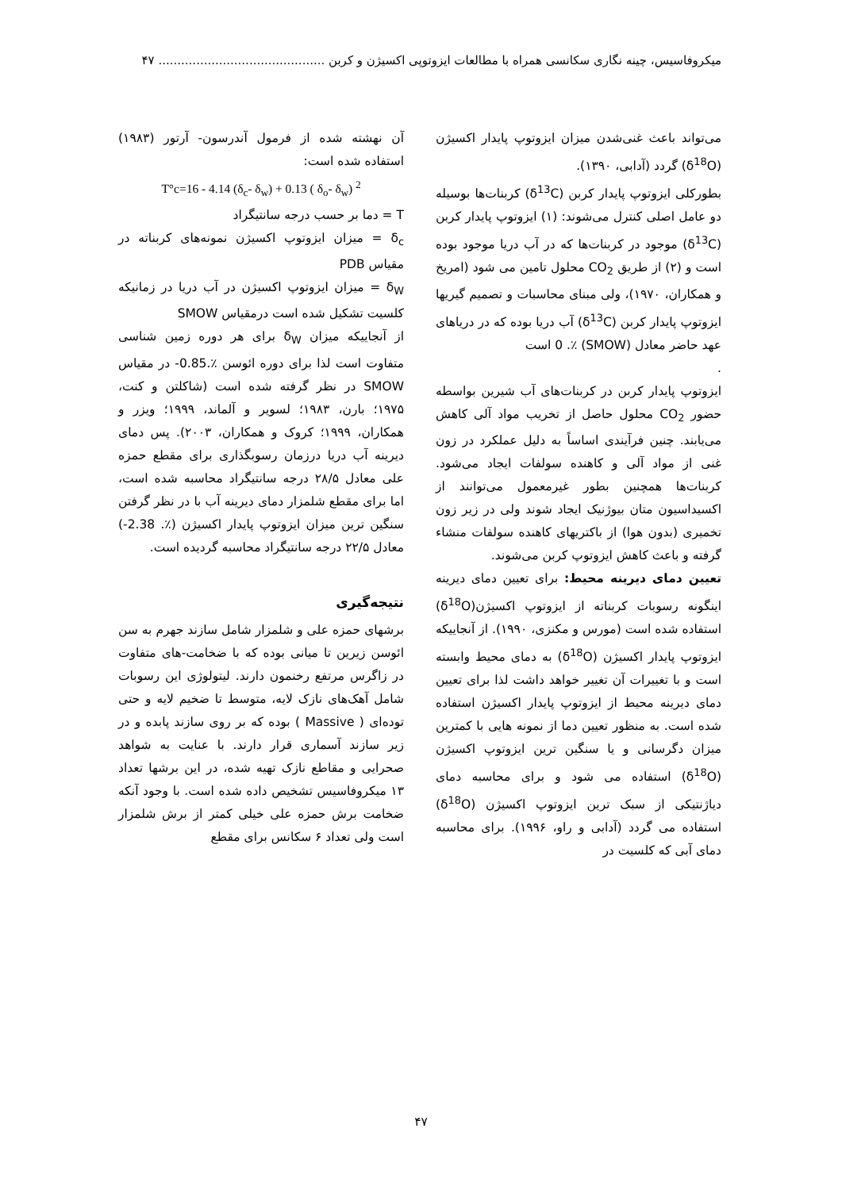میکروفاسیس، چینه نگاری سکانسی همراه با مطالعات ایزوتوپی اکسیژن و کربن ............................................ ۴۷
می‌تواند باعث غنی‌شدن میزان ایزوتوپ پایدار اکسیژن (δ<sup>18</sup>O) گردد (آدابی، ۱۳۹۰).
بطورکلی ایزوتوپ پایدار کربن (δ<sup>13</sup>C) کربنات‌ها بوسیله دو عامل اصلی کنترل می‌شوند: (۱) ایزوتوپ پایدار کربن (δ<sup>13</sup>C) موجود در کربنات‌ها که در آب دریا موجود بوده است و (۲) از طریق CO<sub>2</sub> محلول تامین می شود (امریخ و همکاران، ۱۹۷۰)، ولی مبنای محاسبات و تصمیم گیریها ایزوتوپ پایدار کربن (δ<sup>13</sup>C) آب دریا بوده که در دریاهای عهد حاضر معادل (SMOW) ٪. 0 است
.
ایزوتوپ پایدار کربن در کربنات‌های آب شیرین بواسطه حضور CO<sub>2</sub> محلول حاصل از تخریب مواد آلی کاهش می‌یابند. چنین فرآیندی اساساً به دلیل عملکرد در زون غنی از مواد آلی و کاهنده سولفات ایجاد می‌شود. کربنات‌ها همچنین بطور غیرمعمول می‌توانند از اکسیداسیون متان بیوژنیک ایجاد شوند ولی در زیر زون تخمیری (بدون هوا) از باکتریهای کاهنده سولفات منشاء گرفته و باعث کاهش ایزوتوپ کربن می‌شوند.
تعیین دمای دیرینه محیط: برای تعیین دمای دیرینه اینگونه رسوبات کربناته از ایزوتوپ اکسیژن(δ<sup>18</sup>O) استفاده شده است (مورس و مکنزی، ۱۹۹۰). از آنجاییکه ایزوتوپ پایدار اکسیژن (δ<sup>18</sup>O) به دمای محیط وابسته است و با تغییرات آن تغییر خواهد داشت لذا برای تعیین دمای دیرینه محیط از ایزوتوپ پایدار اکسیژن استفاده شده است. به منظور تعیین دما از نمونه هایی با کمترین میزان دگرسانی و یا سنگین ترین ایزوتوپ اکسیژن (δ<sup>18</sup>O) استفاده می شود و برای محاسبه دمای دیاژنتیکی از سبک ترین ایزوتوپ اکسیژن (δ<sup>18</sup>O) استفاده می گردد (آدابی و راو، ۱۹۹۶). برای محاسبه دمای آبی که کلسیت در
آن نهشته شده از فرمول آندرسون- آرتور (۱۹۸۳) استفاده شده است:
T°c=16 - 4.14 (δ<sub>c</sub>- δ<sub>w</sub>) + 0.13 ( δ<sub>o</sub>- δ<sub>w</sub>) <sup>2</sup>
T = دما بر حسب درجه سانتیگراد
δ<sub>c</sub> = میزان ایزوتوپ اکسیژن نمونه‌های کربناته در مقیاس PDB
δ<sub>W</sub> = میزان ایزوتوپ اکسیژن در آب دریا در زمانیکه کلسیت تشکیل شده است درمقیاس SMOW
از آنجاییکه میزان δ<sub>W</sub> برای هر دوره زمین شناسی متفاوت است لذا برای دوره ائوسن ٪.0.85- در مقیاس SMOW در نظر گرفته شده است (شاکلتن و کنت، ۱۹۷۵؛ بارن، ۱۹۸۳؛ لسویر و آلماند، ۱۹۹۹؛ ویزر و همکاران، ۱۹۹۹؛ کروک و همکاران، ۲۰۰۳). پس دمای دیرینه آب دریا درزمان رسوبگذاری برای مقطع حمزه علی معادل ۲۸/۵ درجه سانتیگراد محاسبه شده است، اما برای مقطع شلمزار دمای دیرینه آب با در نظر گرفتن سنگین ترین میزان ایزوتوپ پایدار اکسیژن (٪. 2.38-) معادل ۲۲/۵ درجه سانتیگراد محاسبه گردیده است.
نتیجه‌گیری
برشهای حمزه علی و شلمزار شامل سازند جهرم به سن ائوسن زیرین تا میانی بوده که با ضخامت-های متفاوت در زاگرس مرتفع رخنمون دارند. لیتولوژی این رسوبات شامل آهک‌های نازک لایه، متوسط تا ضخیم لایه و حتی توده‌ای ( Massive ) بوده که بر روی سازند پابده و در زیر سازند آسماری قرار دارند. با عنایت به شواهد صحرایی و مقاطع نازک تهیه شده، در این برشها تعداد ۱۳ میکروفاسیس تشخیص داده شده است. با وجود آنکه ضخامت برش حمزه علی خیلی کمتر از برش شلمزار است ولی تعداد ۶ سکانس برای مقطع
۴۷